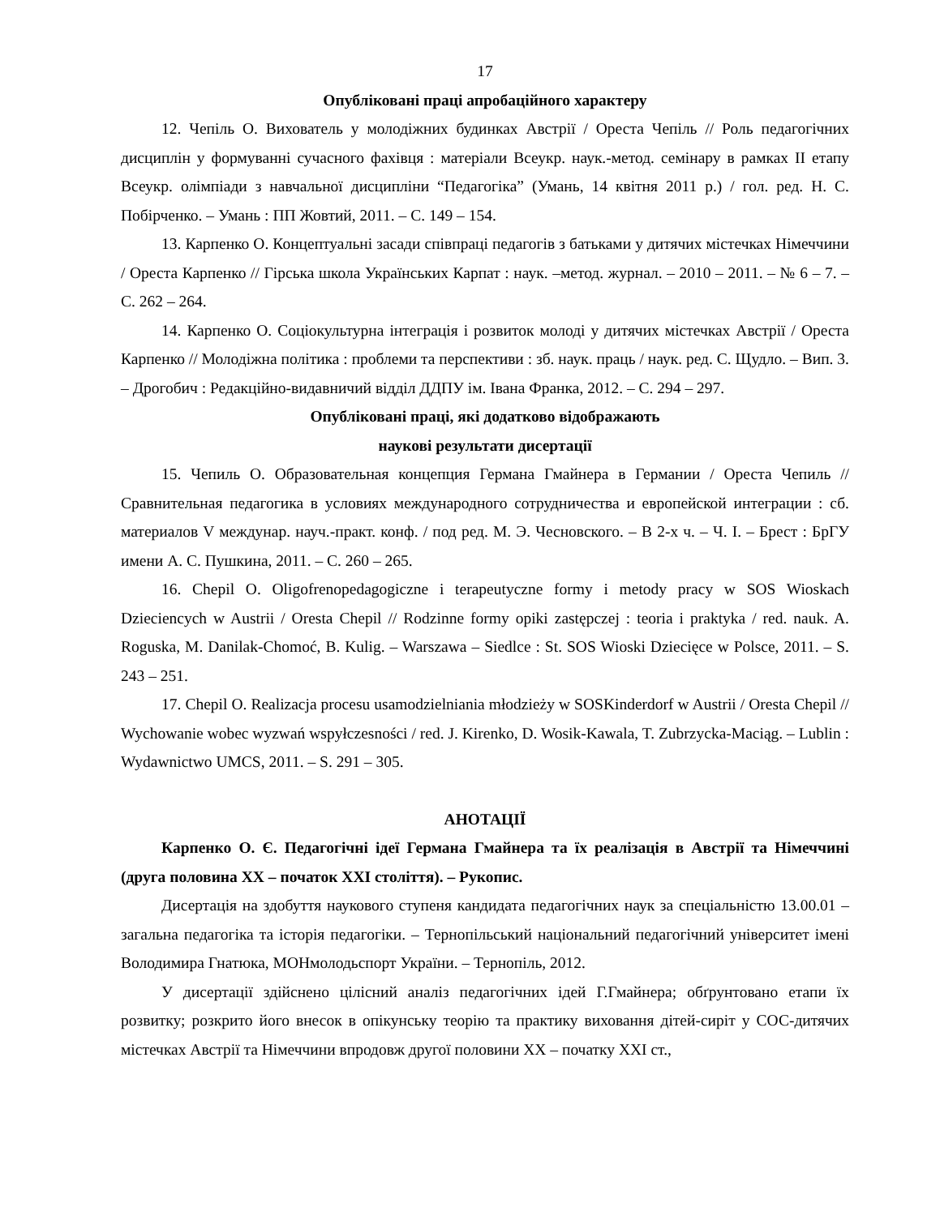17
Опубліковані праці апробаційного характеру
12. Чепіль О. Вихователь у молодіжних будинках Австрії / Ореста Чепіль // Роль педагогічних дисциплін у формуванні сучасного фахівця : матеріали Всеукр. наук.-метод. семінару в рамках ІІ етапу Всеукр. олімпіади з навчальної дисципліни “Педагогіка” (Умань, 14 квітня 2011 р.) / гол. ред. Н. С. Побірченко. – Умань : ПП Жовтий, 2011. – С. 149 – 154.
13. Карпенко О. Концептуальні засади співпраці педагогів з батьками у дитячих містечках Німеччини / Ореста Карпенко // Гірська школа Українських Карпат : наук. –метод. журнал. – 2010 – 2011. – № 6 – 7. – С. 262 – 264.
14. Карпенко О. Соціокультурна інтеграція і розвиток молоді у дитячих містечках Австрії / Ореста Карпенко // Молодіжна політика : проблеми та перспективи : зб. наук. праць / наук. ред. С. Щудло. – Вип. 3. – Дрогобич : Редакційно-видавничий відділ ДДПУ ім. Івана Франка, 2012. – С. 294 – 297.
Опубліковані праці, які додатково відображають
наукові результати дисертації
15. Чепиль О. Образовательная концепция Германа Гмайнера в Германии / Ореста Чепиль // Сравнительная педагогика в условиях международного сотрудничества и европейской интеграции : сб. материалов V междунар. науч.-практ. конф. / под ред. М. Э. Чесновского. – В 2-х ч. – Ч. I. – Брест : БрГУ имени А. С. Пушкина, 2011. – С. 260 – 265.
16. Chepil O. Oligofrenopedagogiczne i terapeutyczne formy i metody pracy w SOS Wioskach Dzieciencych w Austrii / Oresta Chepil // Rodzinne formy opiki zastępczej : teoria i praktyka / red. nauk. A. Roguska, M. Danilak-Chomoć, B. Kulig. – Warszawa – Siedlce : St. SOS Wioski Dziecięce w Polsce, 2011. – S. 243 – 251.
17. Chepil O. Realizacja procesu usamodzielniania młodzieży w SOSKinderdorf w Austrii / Oresta Chepil // Wychowanie wobec wyzwań wspyłczesności / red. J. Kirenko, D. Wosik-Kawala, T. Zubrzycka-Maciąg. – Lublin : Wydawnictwo UMCS, 2011. – S. 291 – 305.
АНОТАЦІЇ
Карпенко О. Є. Педагогічні ідеї Германа Гмайнера та їх реалізація в Австрії та Німеччині (друга половина ХХ – початок ХХІ століття). – Рукопис.
Дисертація на здобуття наукового ступеня кандидата педагогічних наук за спеціальністю 13.00.01 – загальна педагогіка та історія педагогіки. – Тернопільський національний педагогічний університет імені Володимира Гнатюка, МОНмолодьспорт України. – Тернопіль, 2012.
У дисертації здійснено цілісний аналіз педагогічних ідей Г.Гмайнера; обґрунтовано етапи їх розвитку; розкрито його внесок в опікунську теорію та практику виховання дітей-сиріт у СОС-дитячих містечках Австрії та Німеччини впродовж другої половини ХХ – початку ХХІ ст.,